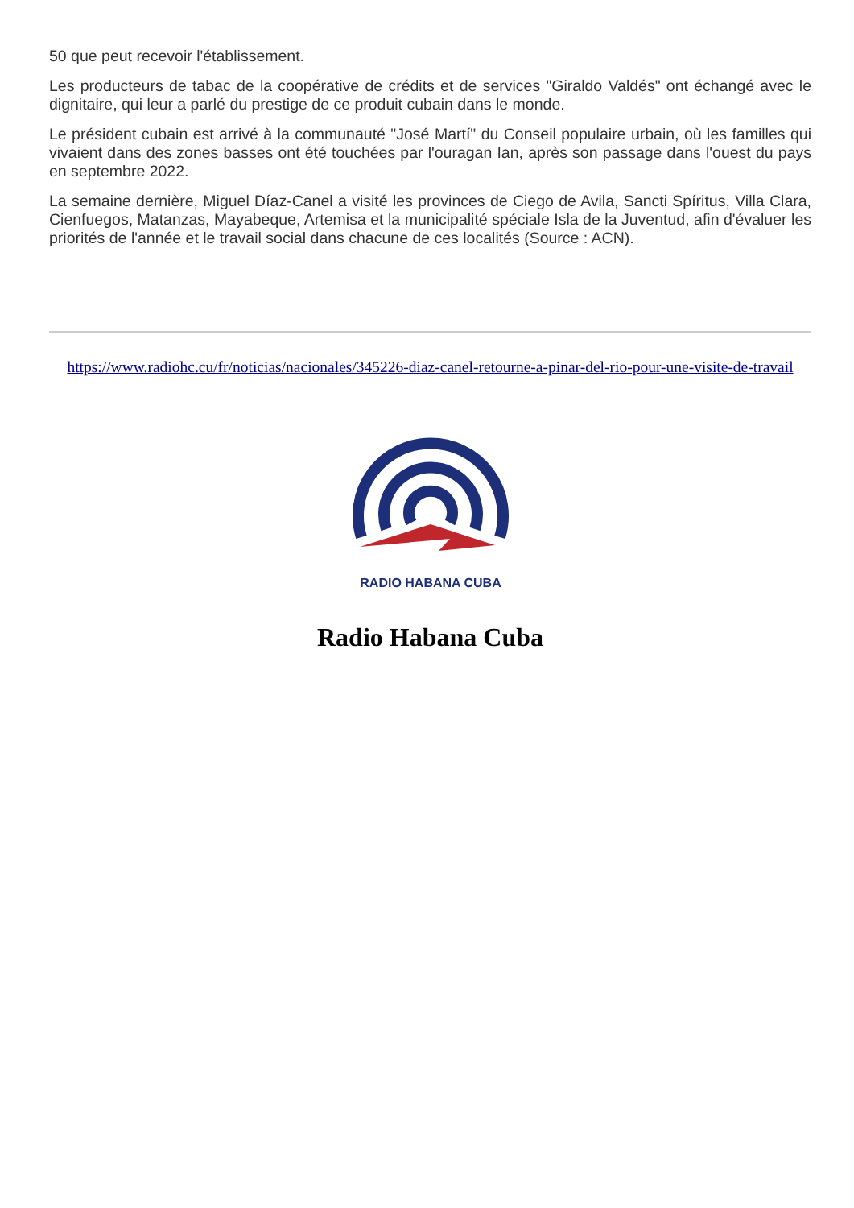50 que peut recevoir l'établissement.
Les producteurs de tabac de la coopérative de crédits et de services "Giraldo Valdés" ont échangé avec le dignitaire, qui leur a parlé du prestige de ce produit cubain dans le monde.
Le président cubain est arrivé à la communauté "José Martí" du Conseil populaire urbain, où les familles qui vivaient dans des zones basses ont été touchées par l'ouragan Ian, après son passage dans l'ouest du pays en septembre 2022.
La semaine dernière, Miguel Díaz-Canel a visité les provinces de Ciego de Avila, Sancti Spíritus, Villa Clara, Cienfuegos, Matanzas, Mayabeque, Artemisa et la municipalité spéciale Isla de la Juventud, afin d'évaluer les priorités de l'année et le travail social dans chacune de ces localités (Source : ACN).
https://www.radiohc.cu/fr/noticias/nacionales/345226-diaz-canel-retourne-a-pinar-del-rio-pour-une-visite-de-travail
RADIO HABANA CUBA
Radio Habana Cuba